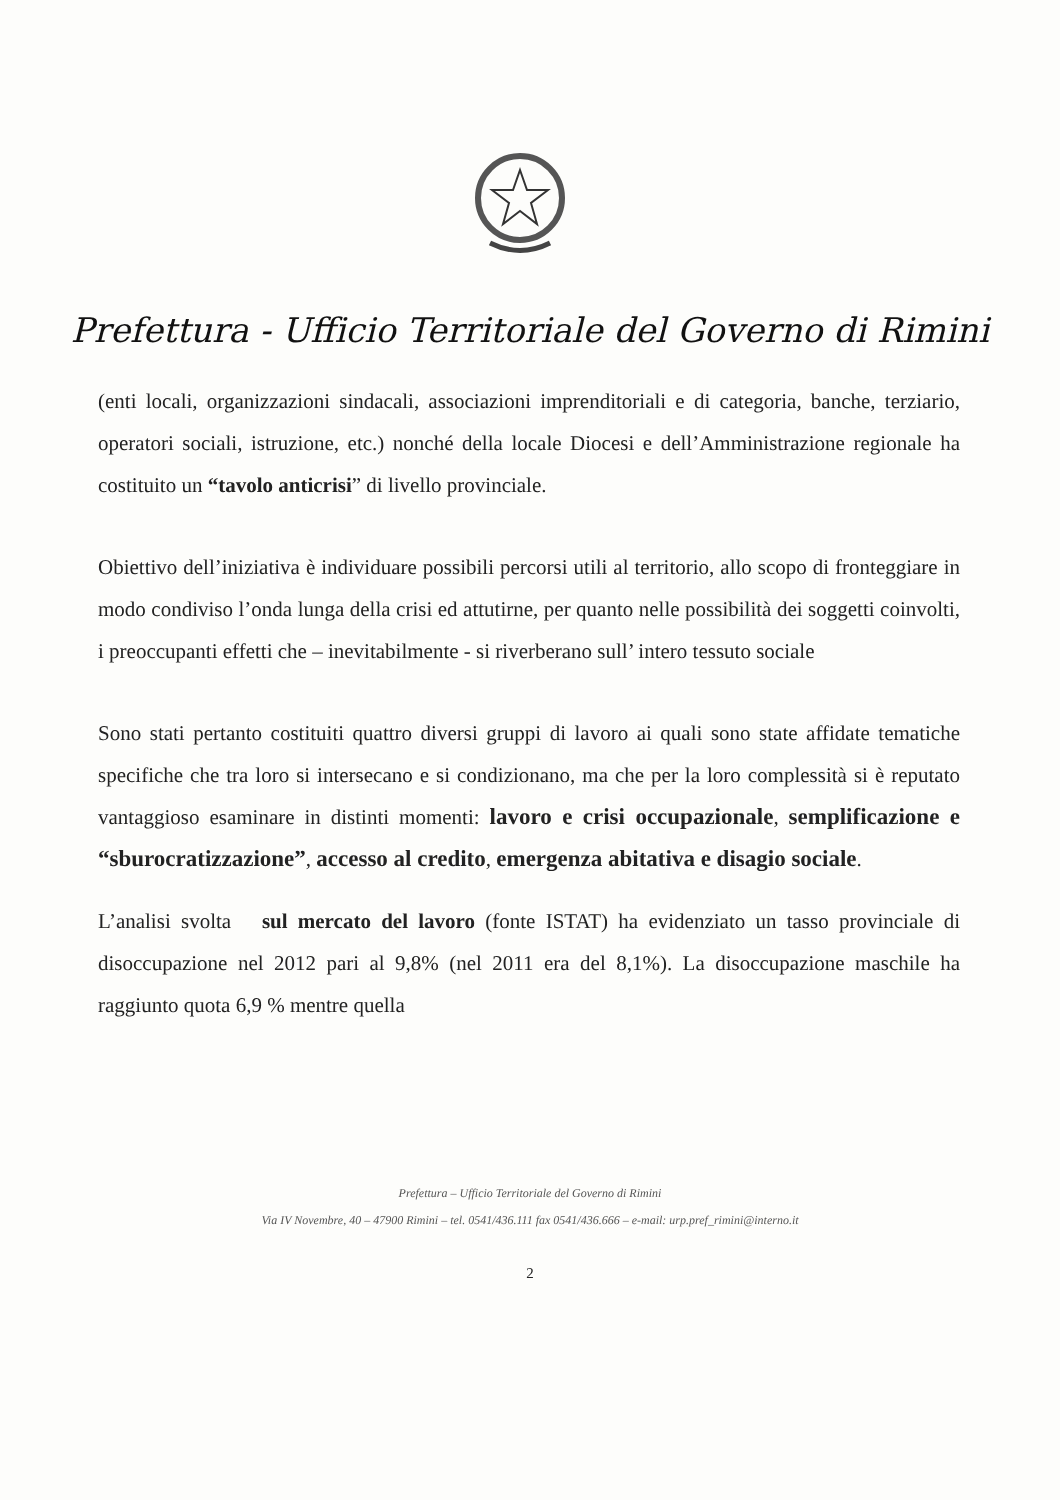Prefettura - Ufficio Territoriale del Governo di Rimini
(enti locali, organizzazioni sindacali, associazioni imprenditoriali e di categoria, banche, terziario, operatori sociali, istruzione, etc.) nonché della locale Diocesi e dell’Amministrazione regionale ha costituito un “tavolo anticrisi” di livello provinciale.
Obiettivo dell’iniziativa è individuare possibili percorsi utili al territorio, allo scopo di fronteggiare in modo condiviso l’onda lunga della crisi ed attutirne, per quanto nelle possibilità dei soggetti coinvolti, i preoccupanti effetti che – inevitabilmente - si riverberano sull’ intero tessuto sociale
Sono stati pertanto costituiti quattro diversi gruppi di lavoro ai quali sono state affidate tematiche specifiche che tra loro si intersecano e si condizionano, ma che per la loro complessità si è reputato vantaggioso esaminare in distinti momenti: lavoro e crisi occupazionale, semplificazione e “sburocratizzazione”, accesso al credito, emergenza abitativa e disagio sociale.
L’analisi svolta sul mercato del lavoro (fonte ISTAT) ha evidenziato un tasso provinciale di disoccupazione nel 2012 pari al 9,8% (nel 2011 era del 8,1%). La disoccupazione maschile ha raggiunto quota 6,9 % mentre quella
Prefettura – Ufficio Territoriale del Governo di Rimini
Via IV Novembre, 40 – 47900 Rimini – tel. 0541/436.111 fax 0541/436.666 – e-mail: urp.pref_rimini@interno.it
2